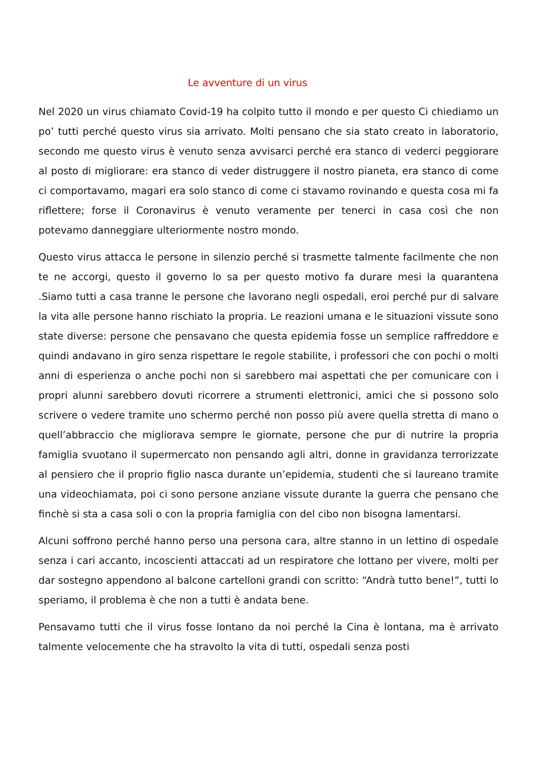Le avventure di un virus
Nel 2020 un virus chiamato Covid-19 ha colpito tutto il mondo e per questo Ci chiediamo un po’ tutti perché questo virus sia arrivato. Molti pensano che sia stato creato in laboratorio, secondo me questo virus è venuto senza avvisarci perché era stanco di vederci peggiorare al posto di migliorare: era stanco di veder distruggere il nostro pianeta, era stanco di come ci comportavamo, magari era solo stanco di come ci stavamo rovinando e questa cosa mi fa riflettere; forse il Coronavirus è venuto veramente per tenerci in casa così che non potevamo danneggiare ulteriormente nostro mondo.
Questo virus attacca le persone in silenzio perché si trasmette talmente facilmente che non te ne accorgi, questo il governo lo sa per questo motivo fa durare mesi la quarantena .Siamo tutti a casa tranne le persone che lavorano negli ospedali, eroi perché pur di salvare la vita alle persone hanno rischiato la propria. Le reazioni umana e le situazioni vissute sono state diverse: persone che pensavano che questa epidemia fosse un semplice raffreddore e quindi andavano in giro senza rispettare le regole stabilite, i professori che con pochi o molti anni di esperienza o anche pochi non si sarebbero mai aspettati che per comunicare con i propri alunni sarebbero dovuti ricorrere a strumenti elettronici, amici che si possono solo scrivere o vedere tramite uno schermo perché non posso più avere quella stretta di mano o quell’abbraccio che migliorava sempre le giornate, persone che pur di nutrire la propria famiglia svuotano il supermercato non pensando agli altri, donne in gravidanza terrorizzate al pensiero che il proprio figlio nasca durante un’epidemia, studenti che si laureano tramite una videochiamata, poi ci sono persone anziane vissute durante la guerra che pensano che finchè si sta a casa soli o con la propria famiglia con del cibo non bisogna lamentarsi.
Alcuni soffrono perché hanno perso una persona cara, altre stanno in un lettino di ospedale senza i cari accanto, incoscienti attaccati ad un respiratore che lottano per vivere, molti per dar sostegno appendono al balcone cartelloni grandi con scritto: “Andrà tutto bene!”, tutti lo speriamo, il problema è che non a tutti è andata bene.
Pensavamo tutti che il virus fosse lontano da noi perché la Cina è lontana, ma è arrivato talmente velocemente che ha stravolto la vita di tutti, ospedali senza posti